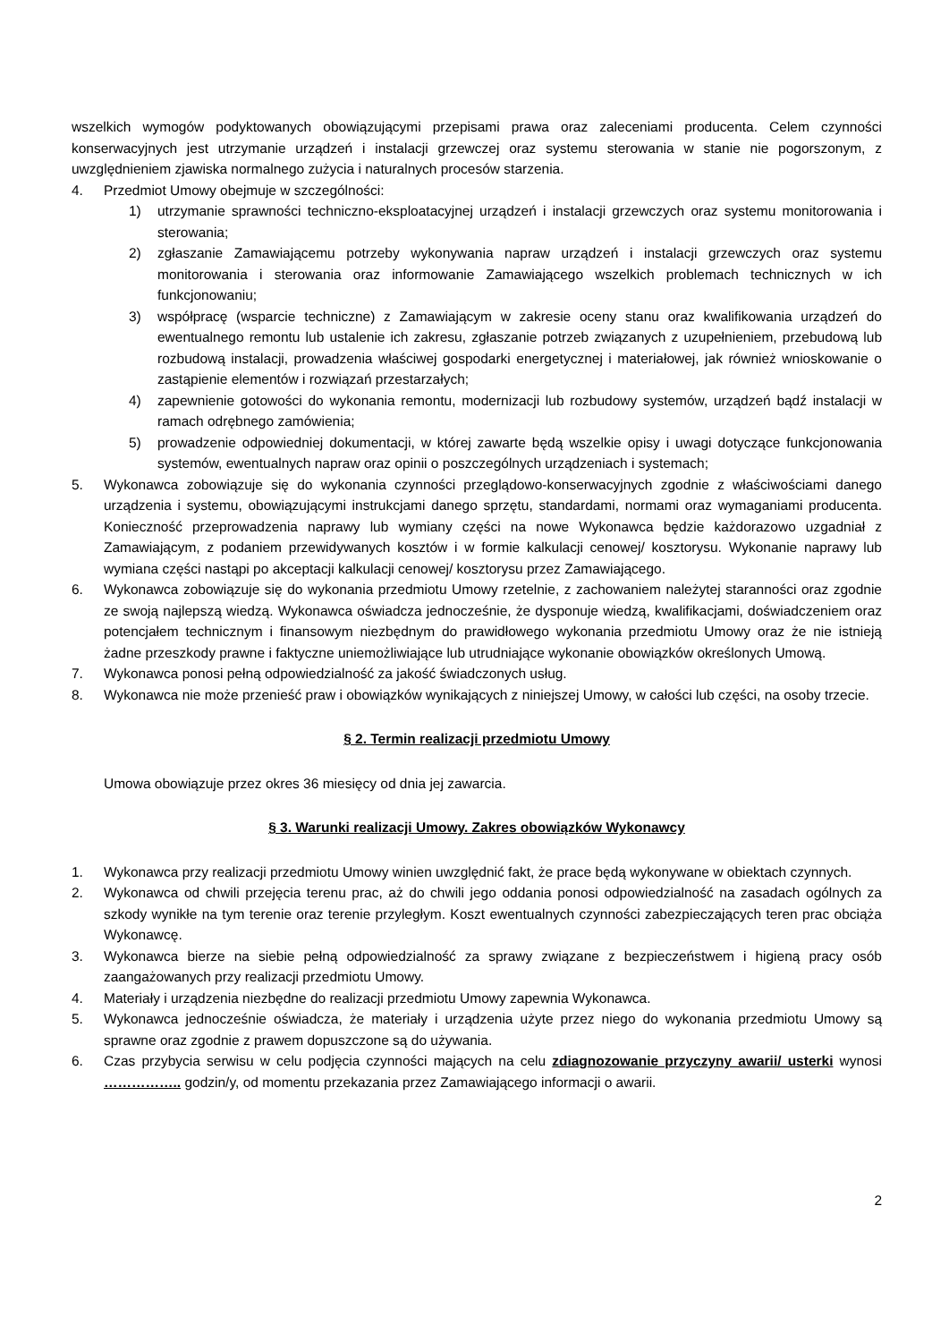wszelkich wymogów podyktowanych obowiązującymi przepisami prawa oraz zaleceniami producenta. Celem czynności konserwacyjnych jest utrzymanie urządzeń i instalacji grzewczej oraz systemu sterowania w stanie nie pogorszonym, z uwzględnieniem zjawiska normalnego zużycia i naturalnych procesów starzenia.
4. Przedmiot Umowy obejmuje w szczególności:
1) utrzymanie sprawności techniczno-eksploatacyjnej urządzeń i instalacji grzewczych oraz systemu monitorowania i sterowania;
2) zgłaszanie Zamawiającemu potrzeby wykonywania napraw urządzeń i instalacji grzewczych oraz systemu monitorowania i sterowania oraz informowanie Zamawiającego wszelkich problemach technicznych w ich funkcjonowaniu;
3) współpracę (wsparcie techniczne) z Zamawiającym w zakresie oceny stanu oraz kwalifikowania urządzeń do ewentualnego remontu lub ustalenie ich zakresu, zgłaszanie potrzeb związanych z uzupełnieniem, przebudową lub rozbudową instalacji, prowadzenia właściwej gospodarki energetycznej i materiałowej, jak również wnioskowanie o zastąpienie elementów i rozwiązań przestarzałych;
4) zapewnienie gotowości do wykonania remontu, modernizacji lub rozbudowy systemów, urządzeń bądź instalacji w ramach odrębnego zamówienia;
5) prowadzenie odpowiedniej dokumentacji, w której zawarte będą wszelkie opisy i uwagi dotyczące funkcjonowania systemów, ewentualnych napraw oraz opinii o poszczególnych urządzeniach i systemach;
5. Wykonawca zobowiązuje się do wykonania czynności przeglądowo-konserwacyjnych zgodnie z właściwościami danego urządzenia i systemu, obowiązującymi instrukcjami danego sprzętu, standardami, normami oraz wymaganiami producenta. Konieczność przeprowadzenia naprawy lub wymiany części na nowe Wykonawca będzie każdorazowo uzgadniał z Zamawiającym, z podaniem przewidywanych kosztów i w formie kalkulacji cenowej/ kosztorysu. Wykonanie naprawy lub wymiana części nastąpi po akceptacji kalkulacji cenowej/ kosztorysu przez Zamawiającego.
6. Wykonawca zobowiązuje się do wykonania przedmiotu Umowy rzetelnie, z zachowaniem należytej staranności oraz zgodnie ze swoją najlepszą wiedzą. Wykonawca oświadcza jednocześnie, że dysponuje wiedzą, kwalifikacjami, doświadczeniem oraz potencjałem technicznym i finansowym niezbędnym do prawidłowego wykonania przedmiotu Umowy oraz że nie istnieją żadne przeszkody prawne i faktyczne uniemożliwiające lub utrudniające wykonanie obowiązków określonych Umową.
7. Wykonawca ponosi pełną odpowiedzialność za jakość świadczonych usług.
8. Wykonawca nie może przenieść praw i obowiązków wynikających z niniejszej Umowy, w całości lub części, na osoby trzecie.
§ 2. Termin realizacji przedmiotu Umowy
Umowa obowiązuje przez okres 36 miesięcy od dnia jej zawarcia.
§ 3. Warunki realizacji Umowy. Zakres obowiązków Wykonawcy
1. Wykonawca przy realizacji przedmiotu Umowy winien uwzględnić fakt, że prace będą wykonywane w obiektach czynnych.
2. Wykonawca od chwili przejęcia terenu prac, aż do chwili jego oddania ponosi odpowiedzialność na zasadach ogólnych za szkody wynikłe na tym terenie oraz terenie przyległym. Koszt ewentualnych czynności zabezpieczających teren prac obciąża Wykonawcę.
3. Wykonawca bierze na siebie pełną odpowiedzialność za sprawy związane z bezpieczeństwem i higieną pracy osób zaangażowanych przy realizacji przedmiotu Umowy.
4. Materiały i urządzenia niezbędne do realizacji przedmiotu Umowy zapewnia Wykonawca.
5. Wykonawca jednocześnie oświadcza, że materiały i urządzenia użyte przez niego do wykonania przedmiotu Umowy są sprawne oraz zgodnie z prawem dopuszczone są do używania.
6. Czas przybycia serwisu w celu podjęcia czynności mających na celu zdiagnozowanie przyczyny awarii/ usterki wynosi …………….. godzin/y, od momentu przekazania przez Zamawiającego informacji o awarii.
2